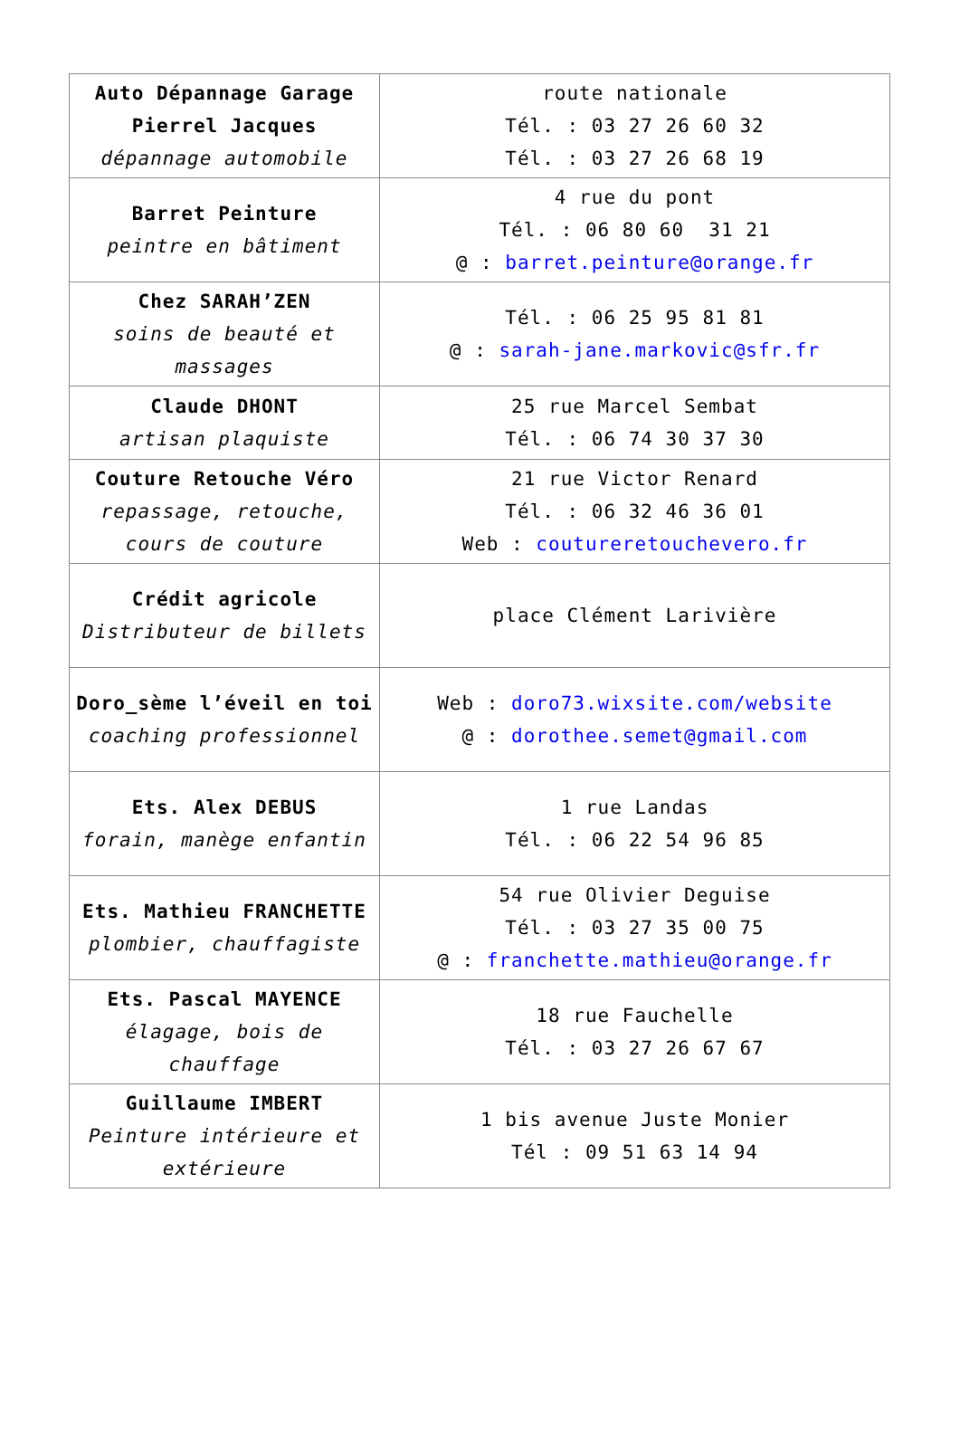| Auto Dépannage Garage Pierrel Jacques dépannage automobile | route nationale Tél. : 03 27 26 60 32 Tél. : 03 27 26 68 19 |
| Barret Peinture peintre en bâtiment | 4 rue du pont Tél. : 06 80 60 31 21 @ : barret.peinture@orange.fr |
| Chez SARAH’ZEN soins de beauté et massages | Tél. : 06 25 95 81 81 @ : sarah-jane.markovic@sfr.fr |
| Claude DHONT artisan plaquiste | 25 rue Marcel Sembat Tél. : 06 74 30 37 30 |
| Couture Retouche Véro repassage, retouche, cours de couture | 21 rue Victor Renard Tél. : 06 32 46 36 01 Web : coutureretouchevero.fr |
| Crédit agricole Distributeur de billets | place Clément Larivière |
| Doro_sème l’éveil en toi coaching professionnel | Web : doro73.wixsite.com/website @ : dorothee.semet@gmail.com |
| Ets. Alex DEBUS forain, manège enfantin | 1 rue Landas Tél. : 06 22 54 96 85 |
| Ets. Mathieu FRANCHETTE plombier, chauffagiste | 54 rue Olivier Deguise Tél. : 03 27 35 00 75 @ : franchette.mathieu@orange.fr |
| Ets. Pascal MAYENCE élagage, bois de chauffage | 18 rue Fauchelle Tél. : 03 27 26 67 67 |
| Guillaume IMBERT Peinture intérieure et extérieure | 1 bis avenue Juste Monier Tél : 09 51 63 14 94 |